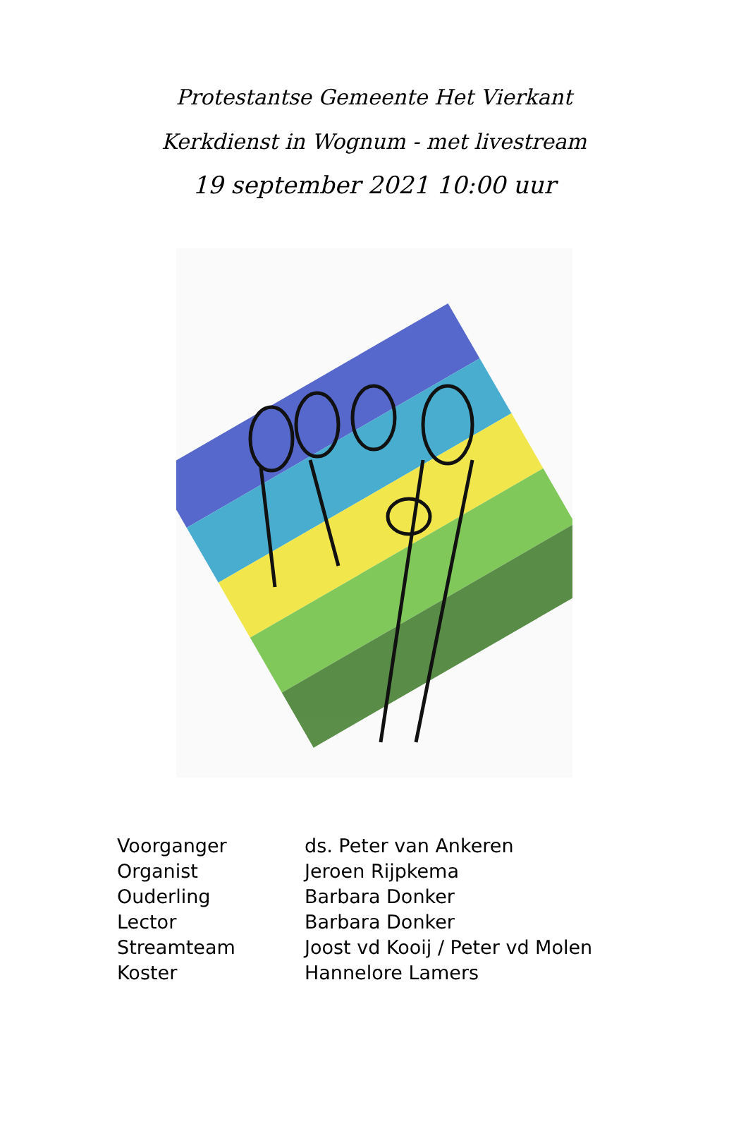Protestantse Gemeente Het Vierkant
Kerkdienst in Wognum - met livestream
19 september 2021 10:00 uur
| Voorganger | ds. Peter van Ankeren |
| Organist | Jeroen Rijpkema |
| Ouderling | Barbara Donker |
| Lector | Barbara Donker |
| Streamteam | Joost vd Kooij / Peter vd Molen |
| Koster | Hannelore Lamers |